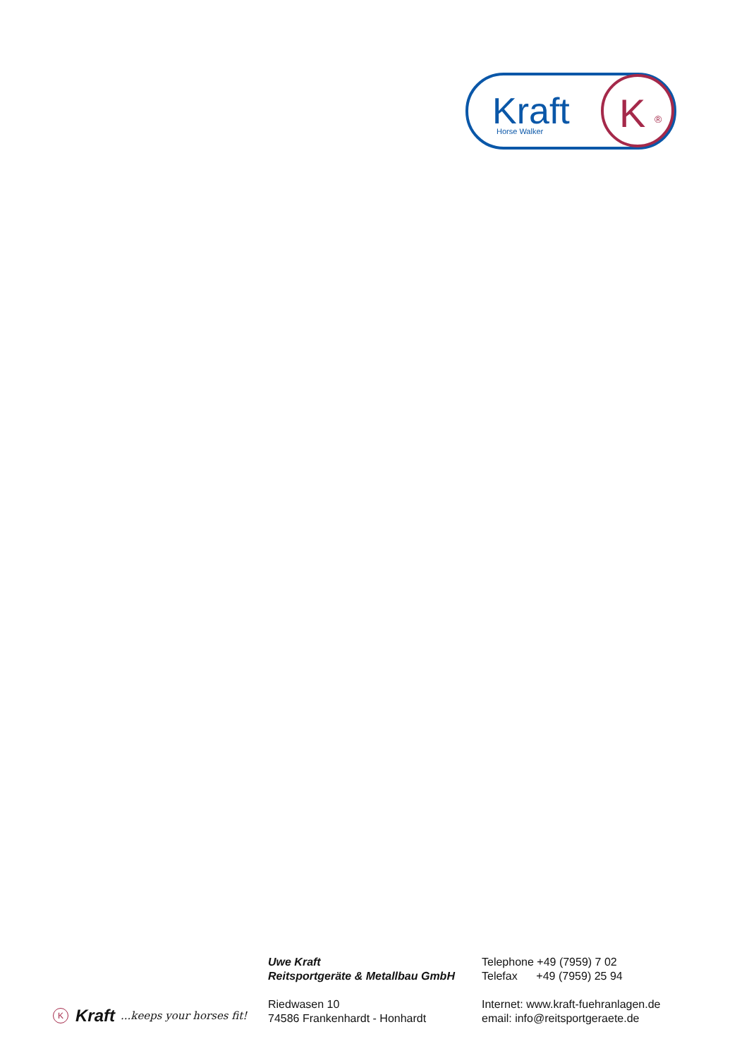Kraft
Horse Walker
K
®
K Kraft...keeps your horses fit!
Uwe Kraft
Reitsportgeräte & Metallbau GmbH
Riedwasen 10
74586 Frankenhardt - Honhardt
Telephone +49 (7959) 7 02
Telefax +49 (7959) 25 94
Internet: www.kraft-fuehranlagen.de
email: info@reitsportgeraete.de